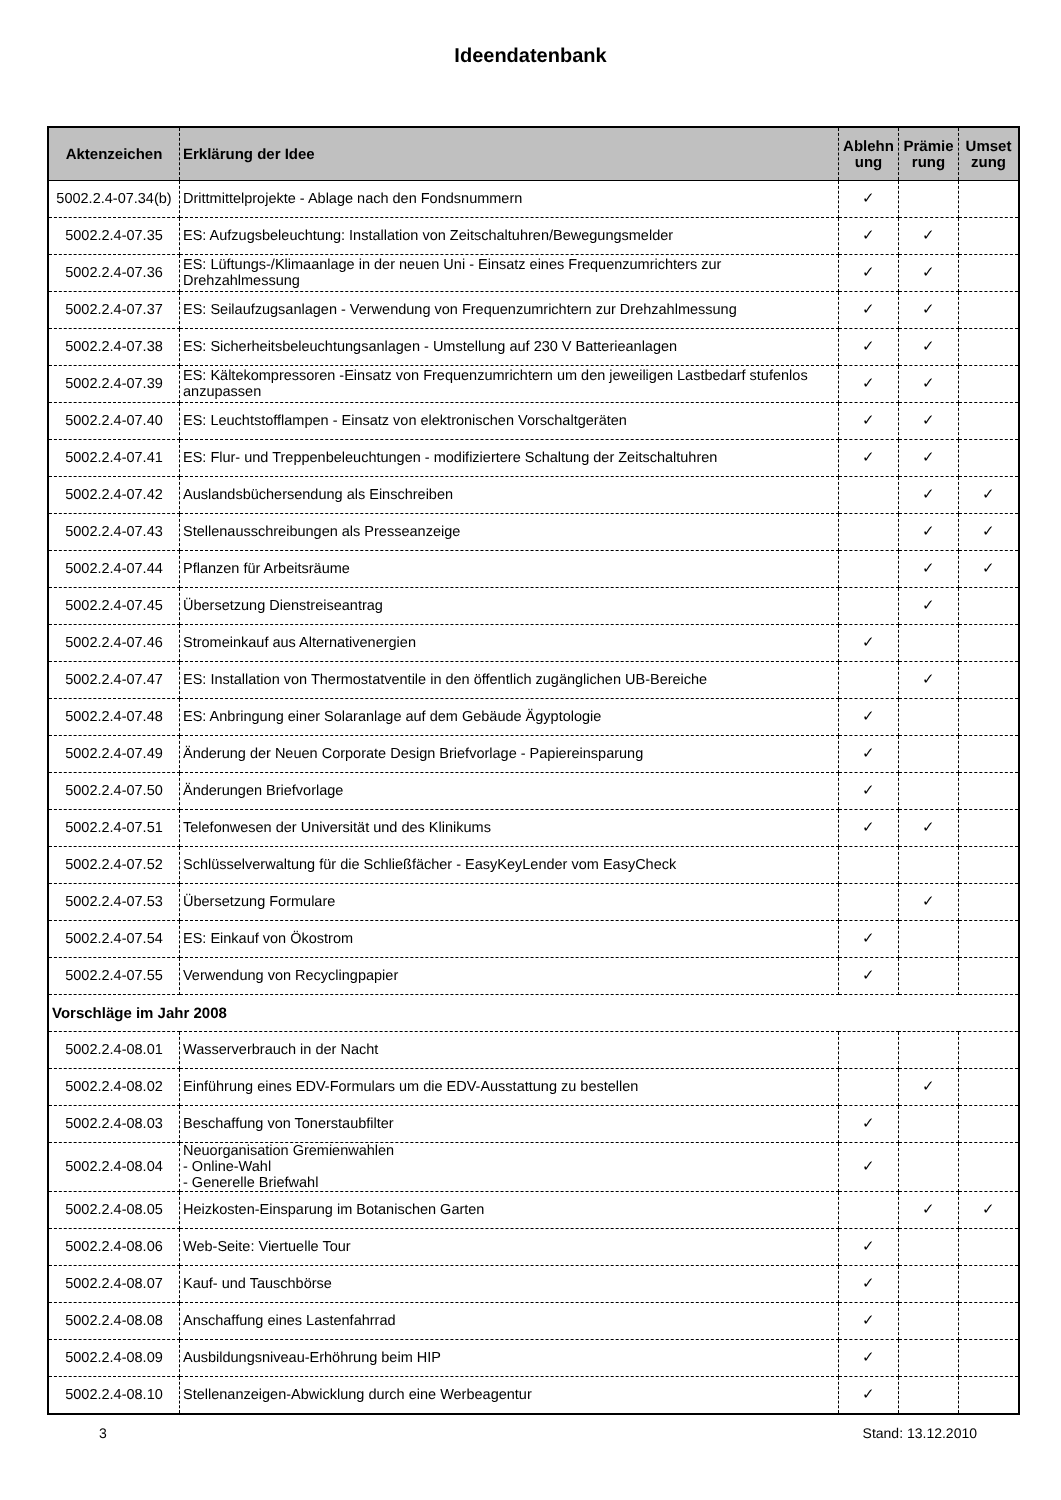Ideendatenbank
| Aktenzeichen | Erklärung der Idee | Ablehn ung | Prämie rung | Umset zung |
| --- | --- | --- | --- | --- |
| 5002.2.4-07.34(b) | Drittmittelprojekte - Ablage nach den Fondsnummern | ✓ | | |
| 5002.2.4-07.35 | ES: Aufzugsbeleuchtung: Installation von Zeitschaltuhren/Bewegungsmelder | ✓ | ✓ | |
| 5002.2.4-07.36 | ES: Lüftungs-/Klimaanlage in der neuen Uni - Einsatz eines Frequenzumrichters zur Drehzahlmessung | ✓ | ✓ | |
| 5002.2.4-07.37 | ES: Seilaufzugsanlagen - Verwendung von Frequenzumrichtern zur Drehzahlmessung | ✓ | ✓ | |
| 5002.2.4-07.38 | ES: Sicherheitsbeleuchtungsanlagen - Umstellung auf 230 V Batterieanlagen | ✓ | ✓ | |
| 5002.2.4-07.39 | ES: Kältekompressoren -Einsatz von Frequenzumrichtern um den jeweiligen Lastbedarf stufenlos anzupassen | ✓ | ✓ | |
| 5002.2.4-07.40 | ES: Leuchtstofflampen - Einsatz von elektronischen Vorschaltgeräten | ✓ | ✓ | |
| 5002.2.4-07.41 | ES: Flur- und Treppenbeleuchtungen - modifiziertere Schaltung der Zeitschaltuhren | ✓ | ✓ | |
| 5002.2.4-07.42 | Auslandsbüchersendung als Einschreiben | | ✓ | ✓ |
| 5002.2.4-07.43 | Stellenausschreibungen als Presseanzeige | | ✓ | ✓ |
| 5002.2.4-07.44 | Pflanzen für Arbeitsräume | | ✓ | ✓ |
| 5002.2.4-07.45 | Übersetzung Dienstreiseantrag | | ✓ | |
| 5002.2.4-07.46 | Stromeinkauf aus Alternativenergien | ✓ | | |
| 5002.2.4-07.47 | ES: Installation von Thermostatventile in den öffentlich zugänglichen UB-Bereiche | | ✓ | |
| 5002.2.4-07.48 | ES: Anbringung einer Solaranlage auf dem Gebäude Ägyptologie | ✓ | | |
| 5002.2.4-07.49 | Änderung der Neuen Corporate Design Briefvorlage - Papiereinsparung | ✓ | | |
| 5002.2.4-07.50 | Änderungen Briefvorlage | ✓ | | |
| 5002.2.4-07.51 | Telefonwesen der Universität und des Klinikums | ✓ | ✓ | |
| 5002.2.4-07.52 | Schlüsselverwaltung für die Schließfächer - EasyKeyLender vom EasyCheck | | | |
| 5002.2.4-07.53 | Übersetzung Formulare | | ✓ | |
| 5002.2.4-07.54 | ES: Einkauf von Ökostrom | ✓ | | |
| 5002.2.4-07.55 | Verwendung von Recyclingpapier | ✓ | | |
| Vorschläge im Jahr 2008 | | | | |
| 5002.2.4-08.01 | Wasserverbrauch in der Nacht | | | |
| 5002.2.4-08.02 | Einführung eines EDV-Formulars um die EDV-Ausstattung zu bestellen | | ✓ | |
| 5002.2.4-08.03 | Beschaffung von Tonerstaubfilter | ✓ | | |
| 5002.2.4-08.04 | Neuorganisation Gremienwahlen - Online-Wahl - Generelle Briefwahl | ✓ | | |
| 5002.2.4-08.05 | Heizkosten-Einsparung im Botanischen Garten | | ✓ | ✓ |
| 5002.2.4-08.06 | Web-Seite: Viertuelle Tour | ✓ | | |
| 5002.2.4-08.07 | Kauf- und Tauschbörse | ✓ | | |
| 5002.2.4-08.08 | Anschaffung eines Lastenfahrrad | ✓ | | |
| 5002.2.4-08.09 | Ausbildungsniveau-Erhöhrung beim HIP | ✓ | | |
| 5002.2.4-08.10 | Stellenanzeigen-Abwicklung durch eine Werbeagentur | ✓ | | |
3 Stand: 13.12.2010